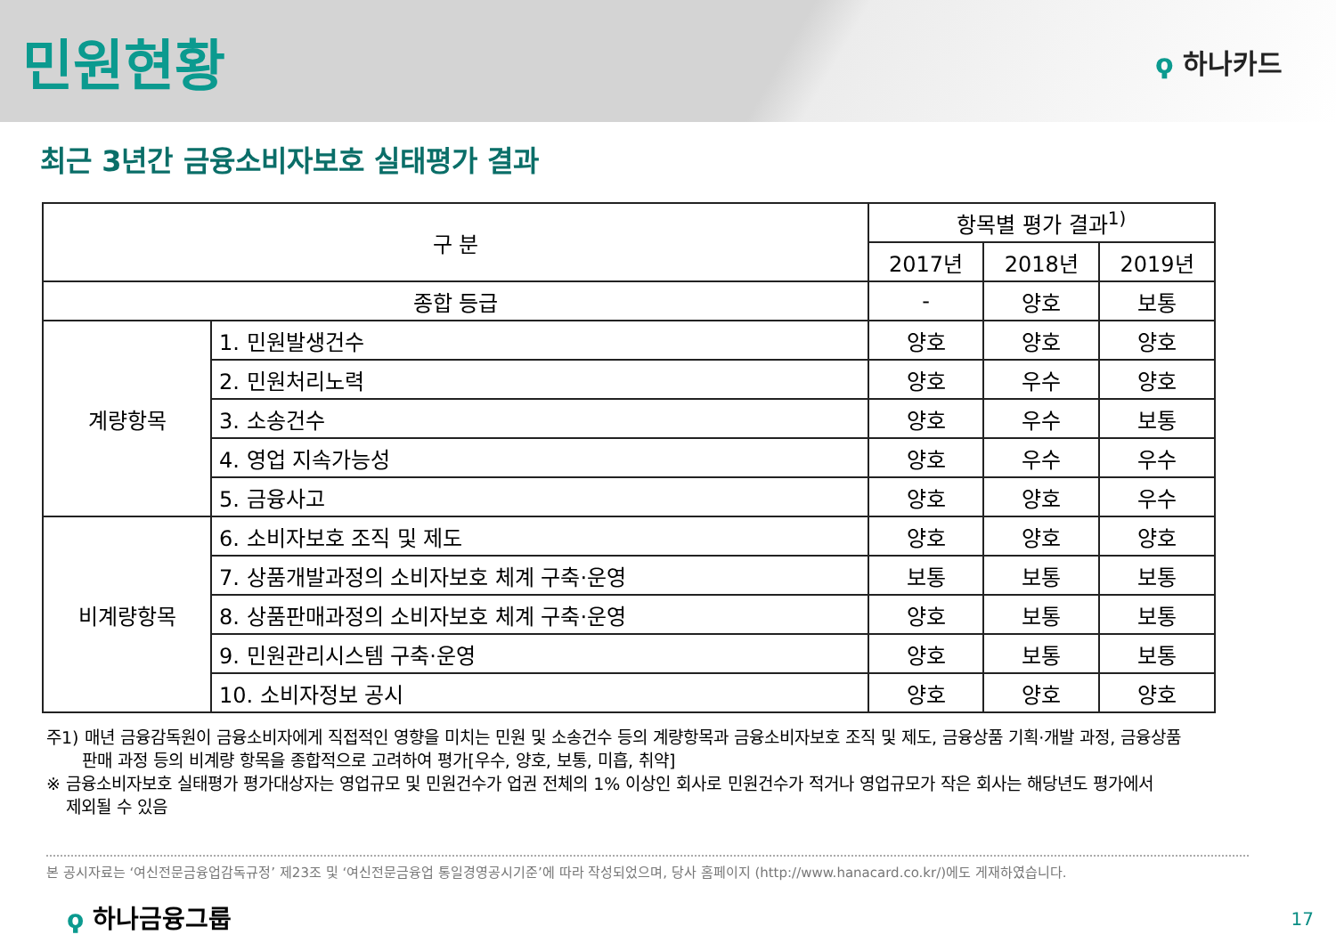민원현황
ϙ 하나카드
최근 3년간 금융소비자보호 실태평가 결과
| 구 분 | | 항목별 평가 결과<sup>1)</sup> | | |
| --- | --- | --- | --- | --- |
| | | 2017년 | 2018년 | 2019년 |
| 종합 등급 | | - | 양호 | 보통 |
| 계량항목 | 1. 민원발생건수 | 양호 | 양호 | 양호 |
| | 2. 민원처리노력 | 양호 | 우수 | 양호 |
| | 3. 소송건수 | 양호 | 우수 | 보통 |
| | 4. 영업 지속가능성 | 양호 | 우수 | 우수 |
| | 5. 금융사고 | 양호 | 양호 | 우수 |
| 비계량항목 | 6. 소비자보호 조직 및 제도 | 양호 | 양호 | 양호 |
| | 7. 상품개발과정의 소비자보호 체계 구축·운영 | 보통 | 보통 | 보통 |
| | 8. 상품판매과정의 소비자보호 체계 구축·운영 | 양호 | 보통 | 보통 |
| | 9. 민원관리시스템 구축·운영 | 양호 | 보통 | 보통 |
| | 10. 소비자정보 공시 | 양호 | 양호 | 양호 |
주1) 매년 금융감독원이 금융소비자에게 직접적인 영향을 미치는 민원 및 소송건수 등의 계량항목과 금융소비자보호 조직 및 제도, 금융상품 기획·개발 과정, 금융상품
판매 과정 등의 비계량 항목을 종합적으로 고려하여 평가[우수, 양호, 보통, 미흡, 취약]
※ 금융소비자보호 실태평가 평가대상자는 영업규모 및 민원건수가 업권 전체의 1% 이상인 회사로 민원건수가 적거나 영업규모가 작은 회사는 해당년도 평가에서
제외될 수 있음
본 공시자료는 ‘여신전문금융업감독규정’ 제23조 및 ‘여신전문금융업 통일경영공시기준’에 따라 작성되었으며, 당사 홈페이지 (http://www.hanacard.co.kr/)에도 게재하였습니다.
ϙ 하나금융그룹 17